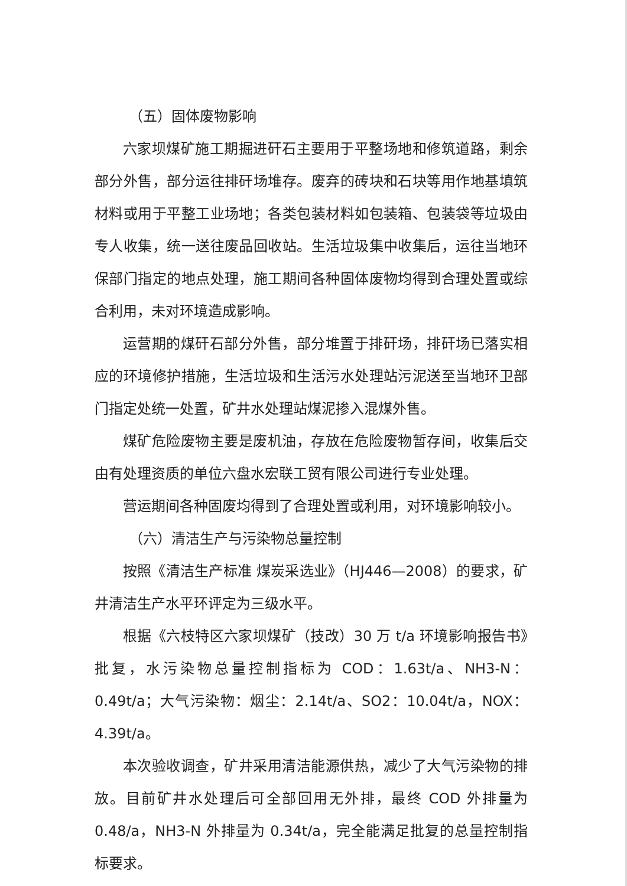（五）固体废物影响
六家坝煤矿施工期掘进矸石主要用于平整场地和修筑道路，剩余部分外售，部分运往排矸场堆存。废弃的砖块和石块等用作地基填筑材料或用于平整工业场地；各类包装材料如包装箱、包装袋等垃圾由专人收集，统一送往废品回收站。生活垃圾集中收集后，运往当地环保部门指定的地点处理，施工期间各种固体废物均得到合理处置或综合利用，未对环境造成影响。
运营期的煤矸石部分外售，部分堆置于排矸场，排矸场已落实相应的环境修护措施，生活垃圾和生活污水处理站污泥送至当地环卫部门指定处统一处置，矿井水处理站煤泥掺入混煤外售。
煤矿危险废物主要是废机油，存放在危险废物暂存间，收集后交由有处理资质的单位六盘水宏联工贸有限公司进行专业处理。
营运期间各种固废均得到了合理处置或利用，对环境影响较小。
（六）清洁生产与污染物总量控制
按照《清洁生产标准 煤炭采选业》（HJ446—2008）的要求，矿井清洁生产水平环评定为三级水平。
根据《六枝特区六家坝煤矿（技改）30 万 t/a 环境影响报告书》批复，水污染物总量控制指标为 COD：1.63t/a、NH3-N：0.49t/a；大气污染物：烟尘：2.14t/a、SO2：10.04t/a，NOX：4.39t/a。
本次验收调查，矿井采用清洁能源供热，减少了大气污染物的排放。目前矿井水处理后可全部回用无外排，最终 COD 外排量为 0.48/a，NH3-N 外排量为 0.34t/a，完全能满足批复的总量控制指标要求。